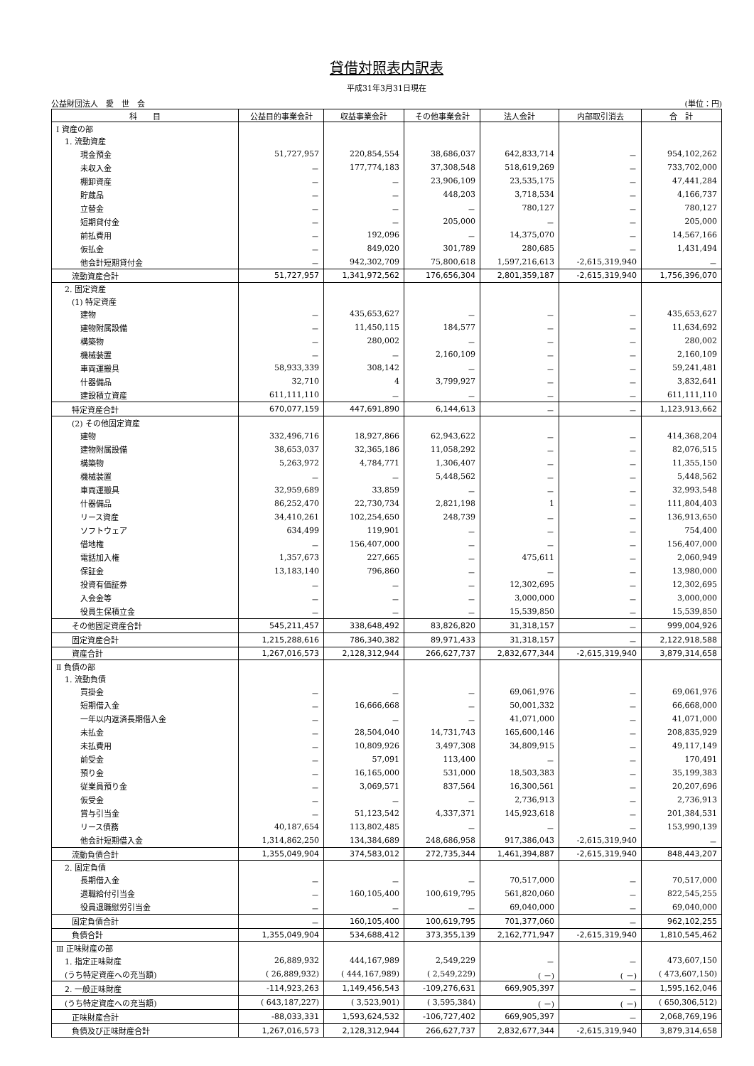貸借対照表内訳表
平成31年3月31日現在
公益財団法人　愛　世　会 (単位：円)
| 科 目 | 公益目的事業会計 | 収益事業会計 | その他事業会計 | 法人会計 | 内部取引消去 | 合 計 |
| --- | --- | --- | --- | --- | --- | --- |
| Ⅰ 資産の部 | | | | | | |
| 1. 流動資産 | | | | | | |
| 現金預金 | 51,727,957 | 220,854,554 | 38,686,037 | 642,833,714 | － | 954,102,262 |
| 未収入金 | － | 177,774,183 | 37,308,548 | 518,619,269 | － | 733,702,000 |
| 棚卸資産 | － | － | 23,906,109 | 23,535,175 | － | 47,441,284 |
| 貯蔵品 | － | － | 448,203 | 3,718,534 | － | 4,166,737 |
| 立替金 | － | － | － | 780,127 | － | 780,127 |
| 短期貸付金 | － | － | 205,000 | － | － | 205,000 |
| 前払費用 | － | 192,096 | － | 14,375,070 | － | 14,567,166 |
| 仮払金 | － | 849,020 | 301,789 | 280,685 | － | 1,431,494 |
| 他会計短期貸付金 | － | 942,302,709 | 75,800,618 | 1,597,216,613 | -2,615,319,940 | － |
| 流動資産合計 | 51,727,957 | 1,341,972,562 | 176,656,304 | 2,801,359,187 | -2,615,319,940 | 1,756,396,070 |
| 2. 固定資産 | | | | | | |
| (1) 特定資産 | | | | | | |
| 建物 | － | 435,653,627 | － | － | － | 435,653,627 |
| 建物附属設備 | － | 11,450,115 | 184,577 | － | － | 11,634,692 |
| 構築物 | － | 280,002 | － | － | － | 280,002 |
| 機械装置 | － | － | 2,160,109 | － | － | 2,160,109 |
| 車両運搬具 | 58,933,339 | 308,142 | － | － | － | 59,241,481 |
| 什器備品 | 32,710 | 4 | 3,799,927 | － | － | 3,832,641 |
| 建設積立資産 | 611,111,110 | － | － | － | － | 611,111,110 |
| 特定資産合計 | 670,077,159 | 447,691,890 | 6,144,613 | － | － | 1,123,913,662 |
| (2) その他固定資産 | | | | | | |
| 建物 | 332,496,716 | 18,927,866 | 62,943,622 | － | － | 414,368,204 |
| 建物附属設備 | 38,653,037 | 32,365,186 | 11,058,292 | － | － | 82,076,515 |
| 構築物 | 5,263,972 | 4,784,771 | 1,306,407 | － | － | 11,355,150 |
| 機械装置 | － | － | 5,448,562 | － | － | 5,448,562 |
| 車両運搬具 | 32,959,689 | 33,859 | － | － | － | 32,993,548 |
| 什器備品 | 86,252,470 | 22,730,734 | 2,821,198 | 1 | － | 111,804,403 |
| リース資産 | 34,410,261 | 102,254,650 | 248,739 | － | － | 136,913,650 |
| ソフトウェア | 634,499 | 119,901 | － | － | － | 754,400 |
| 借地権 | － | 156,407,000 | － | － | － | 156,407,000 |
| 電話加入権 | 1,357,673 | 227,665 | － | 475,611 | － | 2,060,949 |
| 保証金 | 13,183,140 | 796,860 | － | － | － | 13,980,000 |
| 投資有価証券 | － | － | － | 12,302,695 | － | 12,302,695 |
| 入会金等 | － | － | － | 3,000,000 | － | 3,000,000 |
| 役員生保積立金 | － | － | － | 15,539,850 | － | 15,539,850 |
| その他固定資産合計 | 545,211,457 | 338,648,492 | 83,826,820 | 31,318,157 | － | 999,004,926 |
| 固定資産合計 | 1,215,288,616 | 786,340,382 | 89,971,433 | 31,318,157 | － | 2,122,918,588 |
| 資産合計 | 1,267,016,573 | 2,128,312,944 | 266,627,737 | 2,832,677,344 | -2,615,319,940 | 3,879,314,658 |
| Ⅱ 負債の部 | | | | | | |
| 1. 流動負債 | | | | | | |
| 買掛金 | － | － | － | 69,061,976 | － | 69,061,976 |
| 短期借入金 | － | 16,666,668 | － | 50,001,332 | － | 66,668,000 |
| 一年以内返済長期借入金 | － | － | － | 41,071,000 | － | 41,071,000 |
| 未払金 | － | 28,504,040 | 14,731,743 | 165,600,146 | － | 208,835,929 |
| 未払費用 | － | 10,809,926 | 3,497,308 | 34,809,915 | － | 49,117,149 |
| 前受金 | － | 57,091 | 113,400 | － | － | 170,491 |
| 預り金 | － | 16,165,000 | 531,000 | 18,503,383 | － | 35,199,383 |
| 従業員預り金 | － | 3,069,571 | 837,564 | 16,300,561 | － | 20,207,696 |
| 仮受金 | － | － | － | 2,736,913 | － | 2,736,913 |
| 賞与引当金 | － | 51,123,542 | 4,337,371 | 145,923,618 | － | 201,384,531 |
| リース債務 | 40,187,654 | 113,802,485 | － | － | － | 153,990,139 |
| 他会計短期借入金 | 1,314,862,250 | 134,384,689 | 248,686,958 | 917,386,043 | -2,615,319,940 | － |
| 流動負債合計 | 1,355,049,904 | 374,583,012 | 272,735,344 | 1,461,394,887 | -2,615,319,940 | 848,443,207 |
| 2. 固定負債 | | | | | | |
| 長期借入金 | － | － | － | 70,517,000 | － | 70,517,000 |
| 退職給付引当金 | － | 160,105,400 | 100,619,795 | 561,820,060 | － | 822,545,255 |
| 役員退職慰労引当金 | － | － | － | 69,040,000 | － | 69,040,000 |
| 固定負債合計 | － | 160,105,400 | 100,619,795 | 701,377,060 | － | 962,102,255 |
| 負債合計 | 1,355,049,904 | 534,688,412 | 373,355,139 | 2,162,771,947 | -2,615,319,940 | 1,810,545,462 |
| Ⅲ 正味財産の部 | | | | | | |
| 1. 指定正味財産 | 26,889,932 | 444,167,989 | 2,549,229 | － | － | 473,607,150 |
| (うち特定資産への充当額) | ( 26,889,932) | ( 444,167,989) | ( 2,549,229) | ( －) | ( －) | ( 473,607,150) |
| 2. 一般正味財産 | -114,923,263 | 1,149,456,543 | -109,276,631 | 669,905,397 | － | 1,595,162,046 |
| (うち特定資産への充当額) | ( 643,187,227) | ( 3,523,901) | ( 3,595,384) | ( －) | ( －) | ( 650,306,512) |
| 正味財産合計 | -88,033,331 | 1,593,624,532 | -106,727,402 | 669,905,397 | － | 2,068,769,196 |
| 負債及び正味財産合計 | 1,267,016,573 | 2,128,312,944 | 266,627,737 | 2,832,677,344 | -2,615,319,940 | 3,879,314,658 |